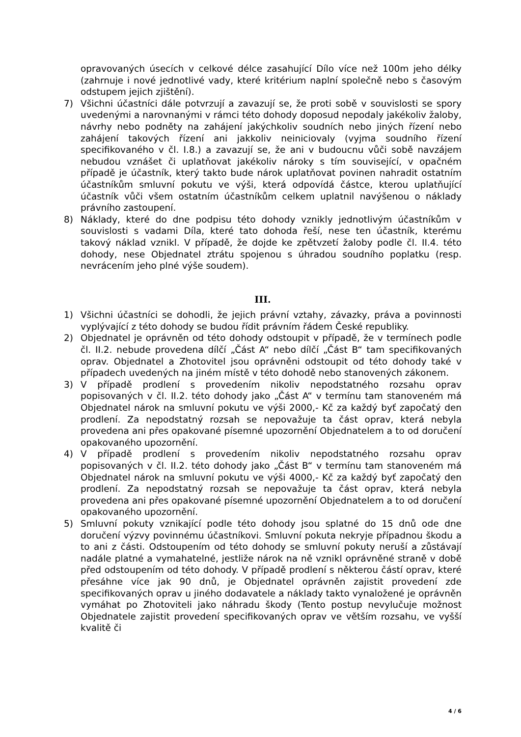opravovaných úsecích v celkové délce zasahující Dílo více než 100m jeho délky (zahrnuje i nové jednotlivé vady, které kritérium naplní společně nebo s časovým odstupem jejich zjištění).
7) Všichni účastníci dále potvrzují a zavazují se, že proti sobě v souvislosti se spory uvedenými a narovnanými v rámci této dohody doposud nepodaly jakékoliv žaloby, návrhy nebo podněty na zahájení jakýchkoliv soudních nebo jiných řízení nebo zahájení takových řízení ani jakkoliv neiniciovaly (vyjma soudního řízení specifikovaného v čl. I.8.) a zavazují se, že ani v budoucnu vůči sobě navzájem nebudou vznášet či uplatňovat jakékoliv nároky s tím související, v opačném případě je účastník, který takto bude nárok uplatňovat povinen nahradit ostatním účastníkům smluvní pokutu ve výši, která odpovídá částce, kterou uplatňující účastník vůči všem ostatním účastníkům celkem uplatnil navýšenou o náklady právního zastoupení.
8) Náklady, které do dne podpisu této dohody vznikly jednotlivým účastníkům v souvislosti s vadami Díla, které tato dohoda řeší, nese ten účastník, kterému takový náklad vznikl. V případě, že dojde ke zpětvzetí žaloby podle čl. II.4. této dohody, nese Objednatel ztrátu spojenou s úhradou soudního poplatku (resp. nevrácením jeho plné výše soudem).
III.
1) Všichni účastníci se dohodli, že jejich právní vztahy, závazky, práva a povinnosti vyplývající z této dohody se budou řídit právním řádem České republiky.
2) Objednatel je oprávněn od této dohody odstoupit v případě, že v termínech podle čl. II.2. nebude provedena dílčí „Část A“ nebo dílčí „Část B“ tam specifikovaných oprav. Objednatel a Zhotovitel jsou oprávněni odstoupit od této dohody také v případech uvedených na jiném místě v této dohodě nebo stanovených zákonem.
3) V případě prodlení s provedením nikoliv nepodstatného rozsahu oprav popisovaných v čl. II.2. této dohody jako „Část A“ v termínu tam stanoveném má Objednatel nárok na smluvní pokutu ve výši 2000,- Kč za každý byť započatý den prodlení. Za nepodstatný rozsah se nepovažuje ta část oprav, která nebyla provedena ani přes opakované písemné upozornění Objednatelem a to od doručení opakovaného upozornění.
4) V případě prodlení s provedením nikoliv nepodstatného rozsahu oprav popisovaných v čl. II.2. této dohody jako „Část B“ v termínu tam stanoveném má Objednatel nárok na smluvní pokutu ve výši 4000,- Kč za každý byť započatý den prodlení. Za nepodstatný rozsah se nepovažuje ta část oprav, která nebyla provedena ani přes opakované písemné upozornění Objednatelem a to od doručení opakovaného upozornění.
5) Smluvní pokuty vznikající podle této dohody jsou splatné do 15 dnů ode dne doručení výzvy povinnému účastníkovi. Smluvní pokuta nekryje případnou škodu a to ani z části. Odstoupením od této dohody se smluvní pokuty neruší a zůstávají nadále platné a vymahatelné, jestliže nárok na ně vznikl oprávněné straně v době před odstoupením od této dohody. V případě prodlení s některou částí oprav, které přesáhne více jak 90 dnů, je Objednatel oprávněn zajistit provedení zde specifikovaných oprav u jiného dodavatele a náklady takto vynaložené je oprávněn vymáhat po Zhotoviteli jako náhradu škody (Tento postup nevylučuje možnost Objednatele zajistit provedení specifikovaných oprav ve větším rozsahu, ve vyšší kvalitě či
4 / 6